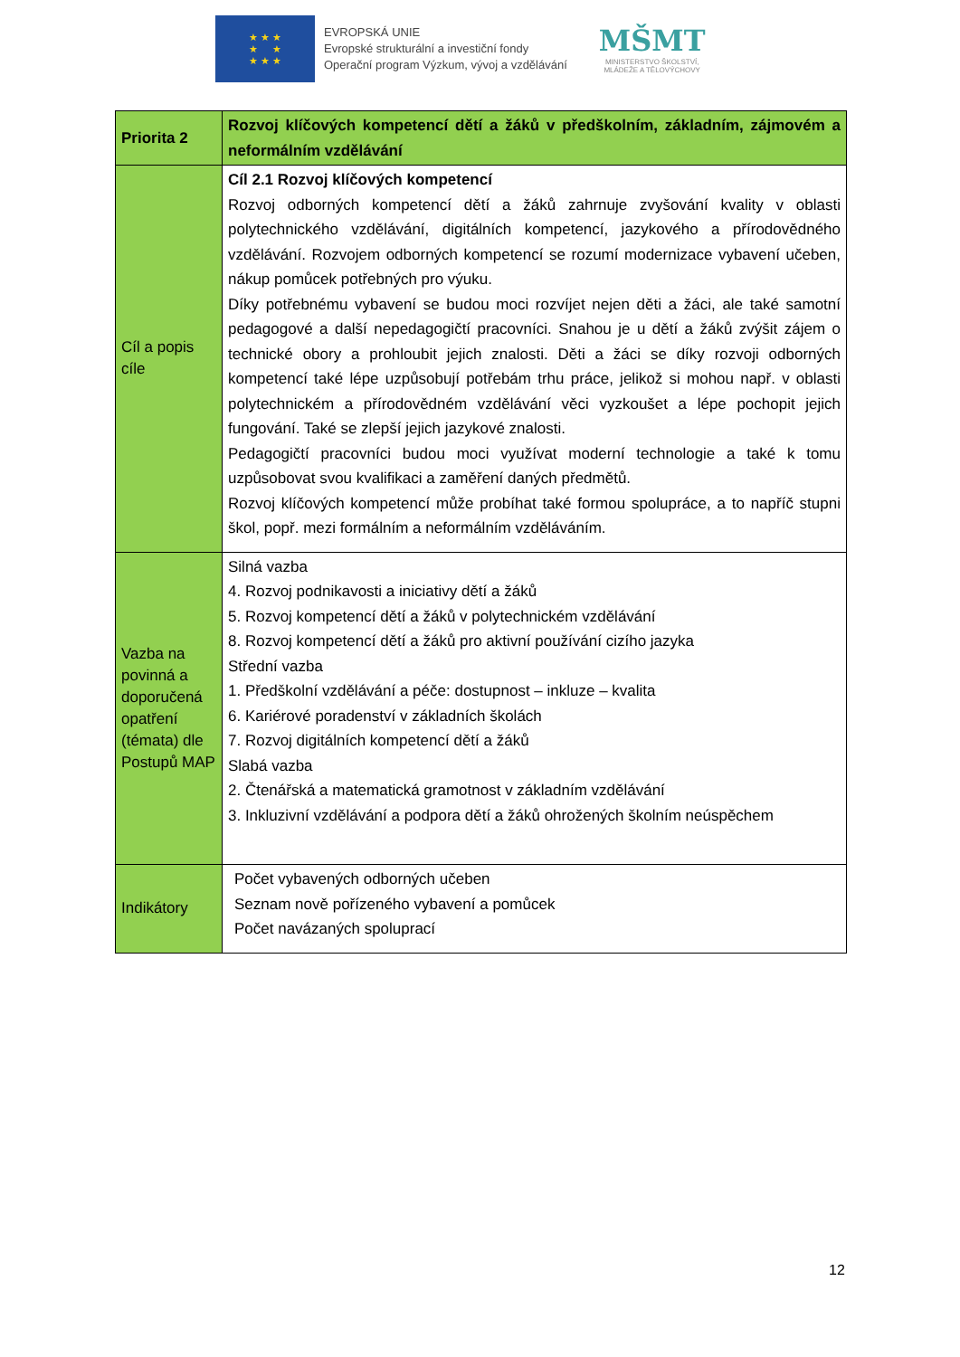★ ★ ★
★ ★
★ ★ ★
EVROPSKÁ UNIE
Evropské strukturální a investiční fondy
Operační program Výzkum, vývoj a vzdělávání
MŠMT
MINISTERSTVO ŠKOLSTVÍ,
MLÁDEŽE A TĚLOVÝCHOVY
| Priorita 2 | Rozvoj klíčových kompetencí dětí a žáků v předškolním, základním, zájmovém a neformálním vzdělávání |
| Cíl a popis cíle | Cíl 2.1 Rozvoj klíčových kompetencí Rozvoj odborných kompetencí dětí a žáků zahrnuje zvyšování kvality v oblasti polytechnického vzdělávání, digitálních kompetencí, jazykového a přírodovědného vzdělávání. Rozvojem odborných kompetencí se rozumí modernizace vybavení učeben, nákup pomůcek potřebných pro výuku. Díky potřebnému vybavení se budou moci rozvíjet nejen děti a žáci, ale také samotní pedagogové a další nepedagogičtí pracovníci. Snahou je u dětí a žáků zvýšit zájem o technické obory a prohloubit jejich znalosti. Děti a žáci se díky rozvoji odborných kompetencí také lépe uzpůsobují potřebám trhu práce, jelikož si mohou např. v oblasti polytechnickém a přírodovědném vzdělávání věci vyzkoušet a lépe pochopit jejich fungování. Také se zlepší jejich jazykové znalosti. Pedagogičtí pracovníci budou moci využívat moderní technologie a také k tomu uzpůsobovat svou kvalifikaci a zaměření daných předmětů. Rozvoj klíčových kompetencí může probíhat také formou spolupráce, a to napříč stupni škol, popř. mezi formálním a neformálním vzděláváním. |
| Vazba na povinná a doporučená opatření (témata) dle Postupů MAP | Silná vazba 4. Rozvoj podnikavosti a iniciativy dětí a žáků 5. Rozvoj kompetencí dětí a žáků v polytechnickém vzdělávání 8. Rozvoj kompetencí dětí a žáků pro aktivní používání cizího jazyka Střední vazba 1. Předškolní vzdělávání a péče: dostupnost – inkluze – kvalita 6. Kariérové poradenství v základních školách 7. Rozvoj digitálních kompetencí dětí a žáků Slabá vazba 2. Čtenářská a matematická gramotnost v základním vzdělávání 3. Inkluzivní vzdělávání a podpora dětí a žáků ohrožených školním neúspěchem |
| Indikátory | Počet vybavených odborných učeben Seznam nově pořízeného vybavení a pomůcek Počet navázaných spoluprací |
12